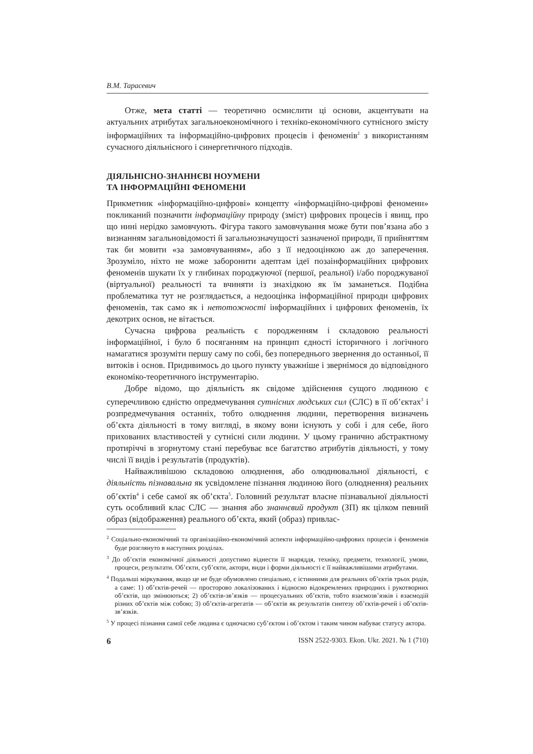В.М. Тарасевич
Отже, мета статті — теоретично осмислити ці основи, акцентувати на актуальних атрибутах загальноекономічного і техніко-економічного сутнісного змісту інформаційних та інформаційно-цифрових процесів і феноменів<sup>2</sup> з використанням сучасного діяльнісного і синергетичного підходів.
ДІЯЛЬНІСНО-ЗНАННЄВІ НОУМЕНИ
ТА ІНФОРМАЦІЙНІ ФЕНОМЕНИ
Прикметник «інформаційно-цифрові» концепту «інформаційно-цифрові феномени» покликаний позначити інформаційну природу (зміст) цифрових процесів і явищ, про що нині нерідко замовчують. Фігура такого замовчування може бути пов’язана або з визнанням загальновідомості й загальнозначущості зазначеної природи, її прийняттям так би мовити «за замовчуванням», або з її недооцінкою аж до заперечення. Зрозуміло, ніхто не може заборонити адептам ідеї позаінформаційних цифрових феноменів шукати їх у глибинах породжуючої (першої, реальної) і/або породжуваної (віртуальної) реальності та вчиняти із знахідкою як їм заманеться. Подібна проблематика тут не розглядається, а недооцінка інформаційної природи цифрових феноменів, так само як і нетотожності інформаційних і цифрових феноменів, їх декотрих основ, не вітається.
Сучасна цифрова реальність є породженням і складовою реальності інформаційної, і було б посяганням на принцип єдності історичного і логічного намагатися зрозуміти першу саму по собі, без попереднього звернення до останньої, її витоків і основ. Придивимось до цього пункту уважніше і звернімося до відповідного економіко-теоретичного інструментарію.
Добре відомо, що діяльність як свідоме здійснення сущого людиною є суперечливою єдністю опредмечування сутнісних людських сил (СЛС) в її об’єктах<sup>3</sup> і розпредмечування останніх, тобто олюднення людини, перетворення визначень об’єкта діяльності в тому вигляді, в якому вони існують у собі і для себе, його прихованих властивостей у сутнісні сили людини. У цьому гранично абстрактному протиріччі в згорнутому стані перебуває все багатство атрибутів діяльності, у тому числі її видів і результатів (продуктів).
Найважливішою складовою олюднення, або олюднювальної діяльності, є діяльність пізнавальна як усвідомлене пізнання людиною його (олюднення) реальних об’єктів<sup>4</sup> і себе самої як об’єкта<sup>5</sup>. Головний результат власне пізнавальної діяльності суть особливий клас СЛС — знання або знаннєвий продукт (ЗП) як цілком певний образ (відображення) реального об’єкта, який (образ) привлас-
<sup>2</sup> Соціально-економічний та організаційно-економічний аспекти інформаційно-цифрових процесів і феноменів буде розглянуто в наступних розділах.
<sup>3</sup> До об’єктів економічної діяльності допустимо віднести її знаряддя, техніку, предмети, технології, умови, процеси, результати. Об’єкти, суб’єкти, актори, види і форми діяльності є її найважливішими атрибутами.
<sup>4</sup> Подальші міркування, якщо це не буде обумовлено спеціально, є істинними для реальних об’єктів трьох родів, а саме: 1) об’єктів-речей — просторово локалізованих і відносно відокремлених природних і рукотворних об’єктів, що змінюються; 2) об’єктів-зв’язків — процесуальних об’єктів, тобто взаємозв’язків і взаємодій різних об’єктів між собою; 3) об’єктів-агрегатів — об’єктів як результатів синтезу об’єктів-речей і об’єктів-зв’язків.
<sup>5</sup> У процесі пізнання самої себе людина є одночасно суб’єктом і об’єктом і таким чином набуває статусу актора.
6 ISSN 2522-9303. Ekon. Ukr. 2021. № 1 (710)